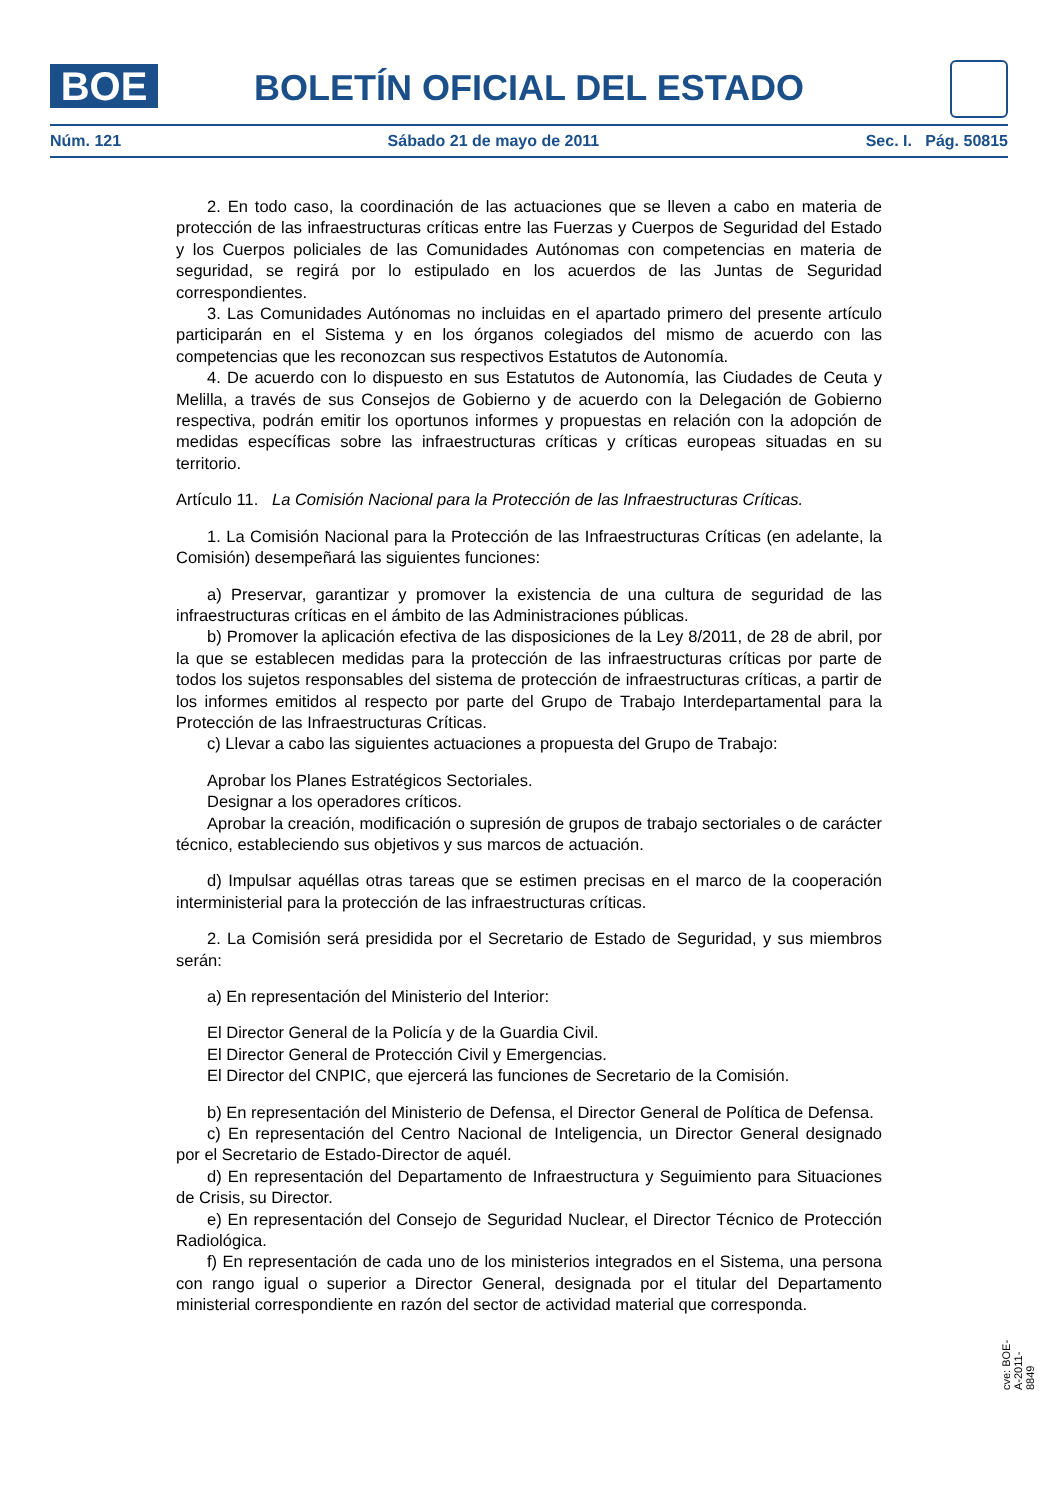BOE
BOLETÍN OFICIAL DEL ESTADO
Núm. 121 Sábado 21 de mayo de 2011 Sec. I. Pág. 50815
2. En todo caso, la coordinación de las actuaciones que se lleven a cabo en materia de protección de las infraestructuras críticas entre las Fuerzas y Cuerpos de Seguridad del Estado y los Cuerpos policiales de las Comunidades Autónomas con competencias en materia de seguridad, se regirá por lo estipulado en los acuerdos de las Juntas de Seguridad correspondientes.
3. Las Comunidades Autónomas no incluidas en el apartado primero del presente artículo participarán en el Sistema y en los órganos colegiados del mismo de acuerdo con las competencias que les reconozcan sus respectivos Estatutos de Autonomía.
4. De acuerdo con lo dispuesto en sus Estatutos de Autonomía, las Ciudades de Ceuta y Melilla, a través de sus Consejos de Gobierno y de acuerdo con la Delegación de Gobierno respectiva, podrán emitir los oportunos informes y propuestas en relación con la adopción de medidas específicas sobre las infraestructuras críticas y críticas europeas situadas en su territorio.
Artículo 11. La Comisión Nacional para la Protección de las Infraestructuras Críticas.
1. La Comisión Nacional para la Protección de las Infraestructuras Críticas (en adelante, la Comisión) desempeñará las siguientes funciones:
a) Preservar, garantizar y promover la existencia de una cultura de seguridad de las infraestructuras críticas en el ámbito de las Administraciones públicas.
b) Promover la aplicación efectiva de las disposiciones de la Ley 8/2011, de 28 de abril, por la que se establecen medidas para la protección de las infraestructuras críticas por parte de todos los sujetos responsables del sistema de protección de infraestructuras críticas, a partir de los informes emitidos al respecto por parte del Grupo de Trabajo Interdepartamental para la Protección de las Infraestructuras Críticas.
c) Llevar a cabo las siguientes actuaciones a propuesta del Grupo de Trabajo:
Aprobar los Planes Estratégicos Sectoriales.
Designar a los operadores críticos.
Aprobar la creación, modificación o supresión de grupos de trabajo sectoriales o de carácter técnico, estableciendo sus objetivos y sus marcos de actuación.
d) Impulsar aquéllas otras tareas que se estimen precisas en el marco de la cooperación interministerial para la protección de las infraestructuras críticas.
2. La Comisión será presidida por el Secretario de Estado de Seguridad, y sus miembros serán:
a) En representación del Ministerio del Interior:
El Director General de la Policía y de la Guardia Civil.
El Director General de Protección Civil y Emergencias.
El Director del CNPIC, que ejercerá las funciones de Secretario de la Comisión.
b) En representación del Ministerio de Defensa, el Director General de Política de Defensa.
c) En representación del Centro Nacional de Inteligencia, un Director General designado por el Secretario de Estado-Director de aquél.
d) En representación del Departamento de Infraestructura y Seguimiento para Situaciones de Crisis, su Director.
e) En representación del Consejo de Seguridad Nuclear, el Director Técnico de Protección Radiológica.
f) En representación de cada uno de los ministerios integrados en el Sistema, una persona con rango igual o superior a Director General, designada por el titular del Departamento ministerial correspondiente en razón del sector de actividad material que corresponda.
cve: BOE-A-2011-8849